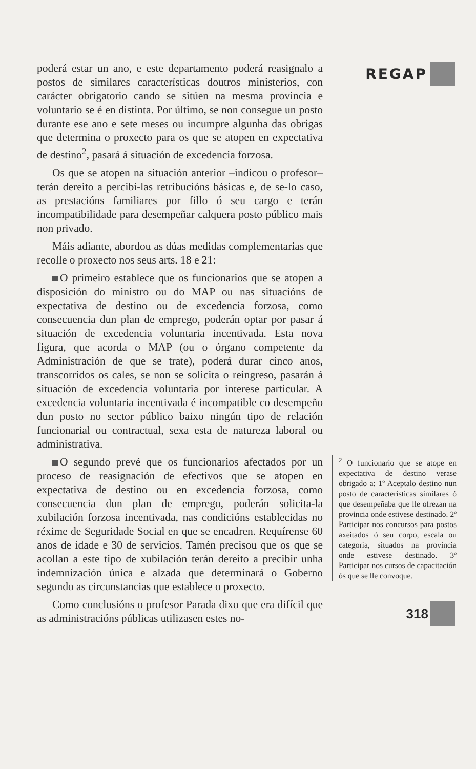poderá estar un ano, e este departamento poderá reasignalo a postos de similares características doutros ministerios, con carácter obrigatorio cando se sitúen na mesma provincia e voluntario se é en distinta. Por último, se non consegue un posto durante ese ano e sete meses ou incumpre algunha das obrigas que determina o proxecto para os que se atopen en expectativa de destino<sup>2</sup>, pasará á situación de excedencia forzosa.
Os que se atopen na situación anterior –indicou o profesor– terán dereito a percibi-las retribucións básicas e, de se-lo caso, as prestacións familiares por fillo ó seu cargo e terán incompatibilidade para desempeñar calquera posto público mais non privado.
Máis adiante, abordou as dúas medidas complementarias que recolle o proxecto nos seus arts. 18 e 21:
O primeiro establece que os funcionarios que se atopen a disposición do ministro ou do MAP ou nas situacións de expectativa de destino ou de excedencia forzosa, como consecuencia dun plan de emprego, poderán optar por pasar á situación de excedencia voluntaria incentivada. Esta nova figura, que acorda o MAP (ou o órgano competente da Administración de que se trate), poderá durar cinco anos, transcorridos os cales, se non se solicita o reingreso, pasarán á situación de excedencia voluntaria por interese particular. A excedencia voluntaria incentivada é incompatible co desempeño dun posto no sector público baixo ningún tipo de relación funcionarial ou contractual, sexa esta de natureza laboral ou administrativa.
O segundo prevé que os funcionarios afectados por un proceso de reasignación de efectivos que se atopen en expectativa de destino ou en excedencia forzosa, como consecuencia dun plan de emprego, poderán solicita-la xubilación forzosa incentivada, nas condicións establecidas no réxime de Seguridade Social en que se encadren. Requírense 60 anos de idade e 30 de servicios. Tamén precisou que os que se acollan a este tipo de xubilación terán dereito a precibir unha indemnización única e alzada que determinará o Goberno segundo as circunstancias que establece o proxecto.
Como conclusións o profesor Parada dixo que era difícil que as administracións públicas utilizasen estes no-
REGAP
<sup>2</sup> O funcionario que se atope en expectativa de destino verase obrigado a: 1º Aceptalo destino nun posto de características similares ó que desempeñaba que lle ofrezan na provincia onde estivese destinado. 2º Participar nos concursos para postos axeitados ó seu corpo, escala ou categoría, situados na provincia onde estivese destinado. 3º Participar nos cursos de capacitación ós que se lle convoque.
318